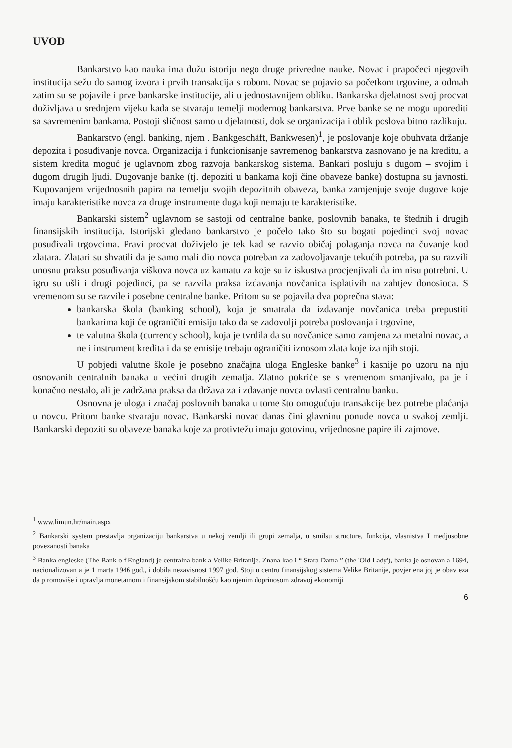UVOD
Bankarstvo kao nauka ima dužu istoriju nego druge privredne nauke. Novac i prapočeci njegovih institucija sežu do samog izvora i prvih transakcija s robom. Novac se pojavio sa početkom trgovine, a odmah zatim su se pojavile i prve bankarske institucije, ali u jednostavnijem obliku. Bankarska djelatnost svoj procvat doživljava u srednjem vijeku kada se stvaraju temelji modernog bankarstva. Prve banke se ne mogu uporediti sa savremenim bankama. Postoji sličnost samo u djelatnosti, dok se organizacija i oblik poslova bitno razlikuju.
Bankarstvo (engl. banking, njem . Bankgeschäft, Bankwesen)<sup>1</sup>, je poslovanje koje obuhvata držanje depozita i posuđivanje novca. Organizacija i funkcionisanje savremenog bankarstva zasnovano je na kreditu, a sistem kredita moguć je uglavnom zbog razvoja bankarskog sistema. Bankari posluju s dugom – svojim i dugom drugih ljudi. Dugovanje banke (tj. depoziti u bankama koji čine obaveze banke) dostupna su javnosti. Kupovanjem vrijednosnih papira na temelju svojih depozitnih obaveza, banka zamjenjuje svoje dugove koje imaju karakteristike novca za druge instrumente duga koji nemaju te karakteristike.
Bankarski sistem<sup>2</sup> uglavnom se sastoji od centralne banke, poslovnih banaka, te štednih i drugih finansijskih institucija. Istorijski gledano bankarstvo je počelo tako što su bogati pojedinci svoj novac posuđivali trgovcima. Pravi procvat doživjelo je tek kad se razvio običaj polaganja novca na čuvanje kod zlatara. Zlatari su shvatili da je samo mali dio novca potreban za zadovoljavanje tekućih potreba, pa su razvili unosnu praksu posuđivanja viškova novca uz kamatu za koje su iz iskustva procjenjivali da im nisu potrebni. U igru su ušli i drugi pojedinci, pa se razvila praksa izdavanja novčanica isplativih na zahtjev donosioca. S vremenom su se razvile i posebne centralne banke. Pritom su se pojavila dva poprečna stava:
bankarska škola (banking school), koja je smatrala da izdavanje novčanica treba prepustiti bankarima koji će ograničiti emisiju tako da se zadovolji potreba poslovanja i trgovine,
te valutna škola (currency school), koja je tvrdila da su novčanice samo zamjena za metalni novac, a ne i instrument kredita i da se emisije trebaju ograničiti iznosom zlata koje iza njih stoji.
U pobjedi valutne škole je posebno značajna uloga Engleske banke<sup>3</sup> i kasnije po uzoru na nju osnovanih centralnih banaka u većini drugih zemalja. Zlatno pokriće se s vremenom smanjivalo, pa je i konačno nestalo, ali je zadržana praksa da država za i zdavanje novca ovlasti centralnu banku.
Osnovna je uloga i značaj poslovnih banaka u tome što omogućuju transakcije bez potrebe plaćanja u novcu. Pritom banke stvaraju novac. Bankarski novac danas čini glavninu ponude novca u svakoj zemlji. Bankarski depoziti su obaveze banaka koje za protivtežu imaju gotovinu, vrijednosne papire ili zajmove.
<sup>1</sup> www.limun.hr/main.aspx
<sup>2</sup> Bankarski system prestavlja organizaciju bankarstva u nekoj zemlji ili grupi zemalja, u smilsu structure, funkcija, vlasnistva I medjusobne povezanosti banaka
<sup>3</sup> Banka engleske (The Bank o f England) je centralna bank a Velike Britanije. Znana kao i “ Stara Dama ” (the 'Old Lady'), banka je osnovan a 1694, nacionalizovan a je 1 marta 1946 god., i dobila nezavisnost 1997 god. Stoji u centru finansijskog sistema Velike Britanije, povjer ena joj je obav eza da p romoviše i upravlja monetarnom i finansijskom stabilnošću kao njenim doprinosom zdravoj ekonomiji
6